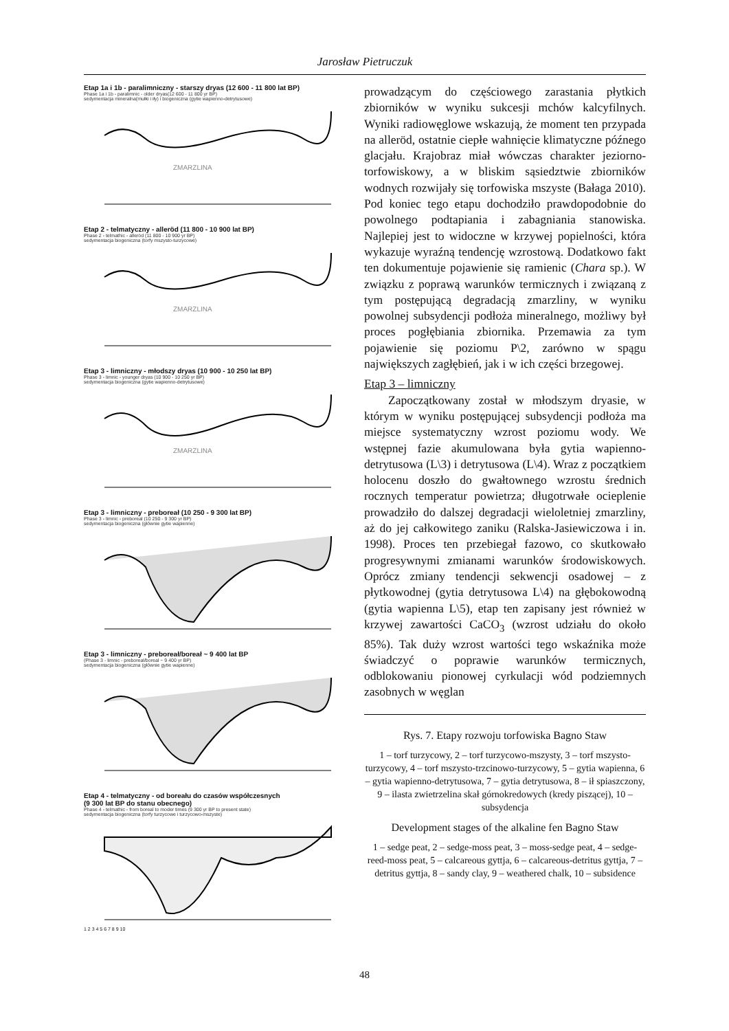Jarosław Pietruczuk
Etap 1a i 1b - paralimniczny - starszy dryas (12 600 - 11 800 lat BP)
Phase 1a i 1b - paralimnic - older dryas(12 600 - 11 800 yr BP)
sedymentacja mineralna(mułki i iły) i biogeniczna (gytie wapienno-detrytusowe)
ZMARZLINA
Etap 2 - telmatyczny - alleröd (11 800 - 10 900 lat BP)
Phase 2 - telmathic - alleröd (11 800 - 10 900 yr BP)
sedymentacja biogeniczna (torfy mszysto-turzycowe)
ZMARZLINA
Etap 3 - limniczny - młodszy dryas (10 900 - 10 250 lat BP)
Phase 3 - limnic - younger dryas (10 900 - 10 250 yr BP)
sedymentacja biogeniczna (gytie wapienno-detrytusowe)
ZMARZLINA
Etap 3 - limniczny - preboreał (10 250 - 9 300 lat BP)
Phase 3 - limnic - preboreal (10 250 - 9 300 yr BP)
sedymentacja biogeniczna (głównie gytie wapienne)
Etap 3 - limniczny - preboreał/boreał ~ 9 400 lat BP
(Phase 3 - limnic - preboreal/boreal ~ 9 400 yr BP)
sedymentacja biogeniczna (głównie gytie wapienne)
Etap 4 - telmatyczny - od boreału do czasów współczesnych
(9 300 lat BP do stanu obecnego)
Phase 4 - telmathic - from boreal to moder times (9 300 yr BP to present state)
sedymentacja biogeniczna (torfy turzycowe i turzycowo-mszyste)
1 2 3 4 5 6 7 8 9 10
prowadzącym do częściowego zarastania płytkich zbiorników w wyniku sukcesji mchów kalcyfilnych. Wyniki radiowęglowe wskazują, że moment ten przypada na alleröd, ostatnie ciepłe wahnięcie klimatyczne późnego glacjału. Krajobraz miał wówczas charakter jeziorno-torfowiskowy, a w bliskim sąsiedztwie zbiorników wodnych rozwijały się torfowiska mszyste (Bałaga 2010). Pod koniec tego etapu dochodziło prawdopodobnie do powolnego podtapiania i zabagniania stanowiska. Najlepiej jest to widoczne w krzywej popielności, która wykazuje wyraźną tendencję wzrostową. Dodatkowo fakt ten dokumentuje pojawienie się ramienic (Chara sp.). W związku z poprawą warunków termicznych i związaną z tym postępującą degradacją zmarzliny, w wyniku powolnej subsydencji podłoża mineralnego, możliwy był proces pogłębiania zbiornika. Przemawia za tym pojawienie się poziomu P\2, zarówno w spągu największych zagłębień, jak i w ich części brzegowej.
Etap 3 – limniczny
Zapoczątkowany został w młodszym dryasie, w którym w wyniku postępującej subsydencji podłoża ma miejsce systematyczny wzrost poziomu wody. We wstępnej fazie akumulowana była gytia wapienno-detrytusowa (L\3) i detrytusowa (L\4). Wraz z początkiem holocenu doszło do gwałtownego wzrostu średnich rocznych temperatur powietrza; długotrwałe ocieplenie prowadziło do dalszej degradacji wieloletniej zmarzliny, aż do jej całkowitego zaniku (Ralska-Jasiewiczowa i in. 1998). Proces ten przebiegał fazowo, co skutkowało progresywnymi zmianami warunków środowiskowych. Oprócz zmiany tendencji sekwencji osadowej – z płytkowodnej (gytia detrytusowa L\4) na głębokowodną (gytia wapienna L\5), etap ten zapisany jest również w krzywej zawartości CaCO<sub>3</sub> (wzrost udziału do około 85%). Tak duży wzrost wartości tego wskaźnika może świadczyć o poprawie warunków termicznych, odblokowaniu pionowej cyrkulacji wód podziemnych zasobnych w węglan
Rys. 7. Etapy rozwoju torfowiska Bagno Staw
1 – torf turzycowy, 2 – torf turzycowo-mszysty, 3 – torf mszysto-turzycowy, 4 – torf mszysto-trzcinowo-turzycowy, 5 – gytia wapienna, 6 – gytia wapienno-detrytusowa, 7 – gytia detrytusowa, 8 – ił spiaszczony, 9 – ilasta zwietrzelina skał górnokredowych (kredy piszącej), 10 – subsydencja
Development stages of the alkaline fen Bagno Staw
1 – sedge peat, 2 – sedge-moss peat, 3 – moss-sedge peat, 4 – sedge-reed-moss peat, 5 – calcareous gyttja, 6 – calcareous-detritus gyttja, 7 – detritus gyttja, 8 – sandy clay, 9 – weathered chalk, 10 – subsidence
48